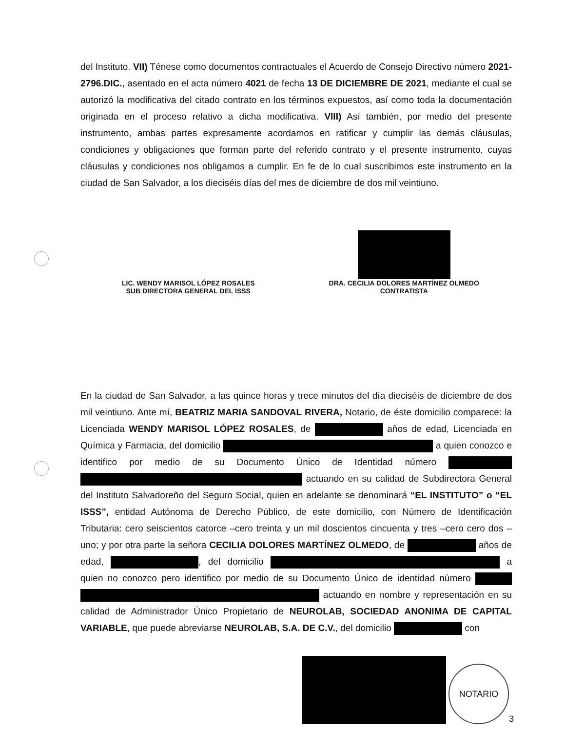del Instituto. VII) Ténese como documentos contractuales el Acuerdo de Consejo Directivo número 2021-2796.DIC., asentado en el acta número 4021 de fecha 13 DE DICIEMBRE DE 2021, mediante el cual se autorizó la modificativa del citado contrato en los términos expuestos, así como toda la documentación originada en el proceso relativo a dicha modificativa. VIII) Así también, por medio del presente instrumento, ambas partes expresamente acordamos en ratificar y cumplir las demás cláusulas, condiciones y obligaciones que forman parte del referido contrato y el presente instrumento, cuyas cláusulas y condiciones nos obligamos a cumplir. En fe de lo cual suscribimos este instrumento en la ciudad de San Salvador, a los dieciséis días del mes de diciembre de dos mil veintiuno.
LIC. WENDY MARISOL LÓPEZ ROSALES
SUB DIRECTORA GENERAL DEL ISSS
DRA. CECILIA DOLORES MARTÍNEZ OLMEDO
CONTRATISTA
En la ciudad de San Salvador, a las quince horas y trece minutos del día dieciséis de diciembre de dos mil veintiuno. Ante mí, BEATRIZ MARIA SANDOVAL RIVERA, Notario, de éste domicilio comparece: la Licenciada WENDY MARISOL LÓPEZ ROSALES, de años de edad, Licenciada en Química y Farmacia, del domicilio a quien conozco e identifico por medio de su Documento Único de Identidad número actuando en su calidad de Subdirectora General del Instituto Salvadoreño del Seguro Social, quien en adelante se denominará “EL INSTITUTO” o “EL ISSS”, entidad Autónoma de Derecho Público, de este domicilio, con Número de Identificación Tributaria: cero seiscientos catorce –cero treinta y un mil doscientos cincuenta y tres –cero cero dos –uno; y por otra parte la señora CECILIA DOLORES MARTÍNEZ OLMEDO, de años de edad, , del domicilio a quien no conozco pero identifico por medio de su Documento Único de identidad número actuando en nombre y representación en su calidad de Administrador Único Propietario de NEUROLAB, SOCIEDAD ANONIMA DE CAPITAL VARIABLE, que puede abreviarse NEUROLAB, S.A. DE C.V., del domicilio con
NOTARIO
3